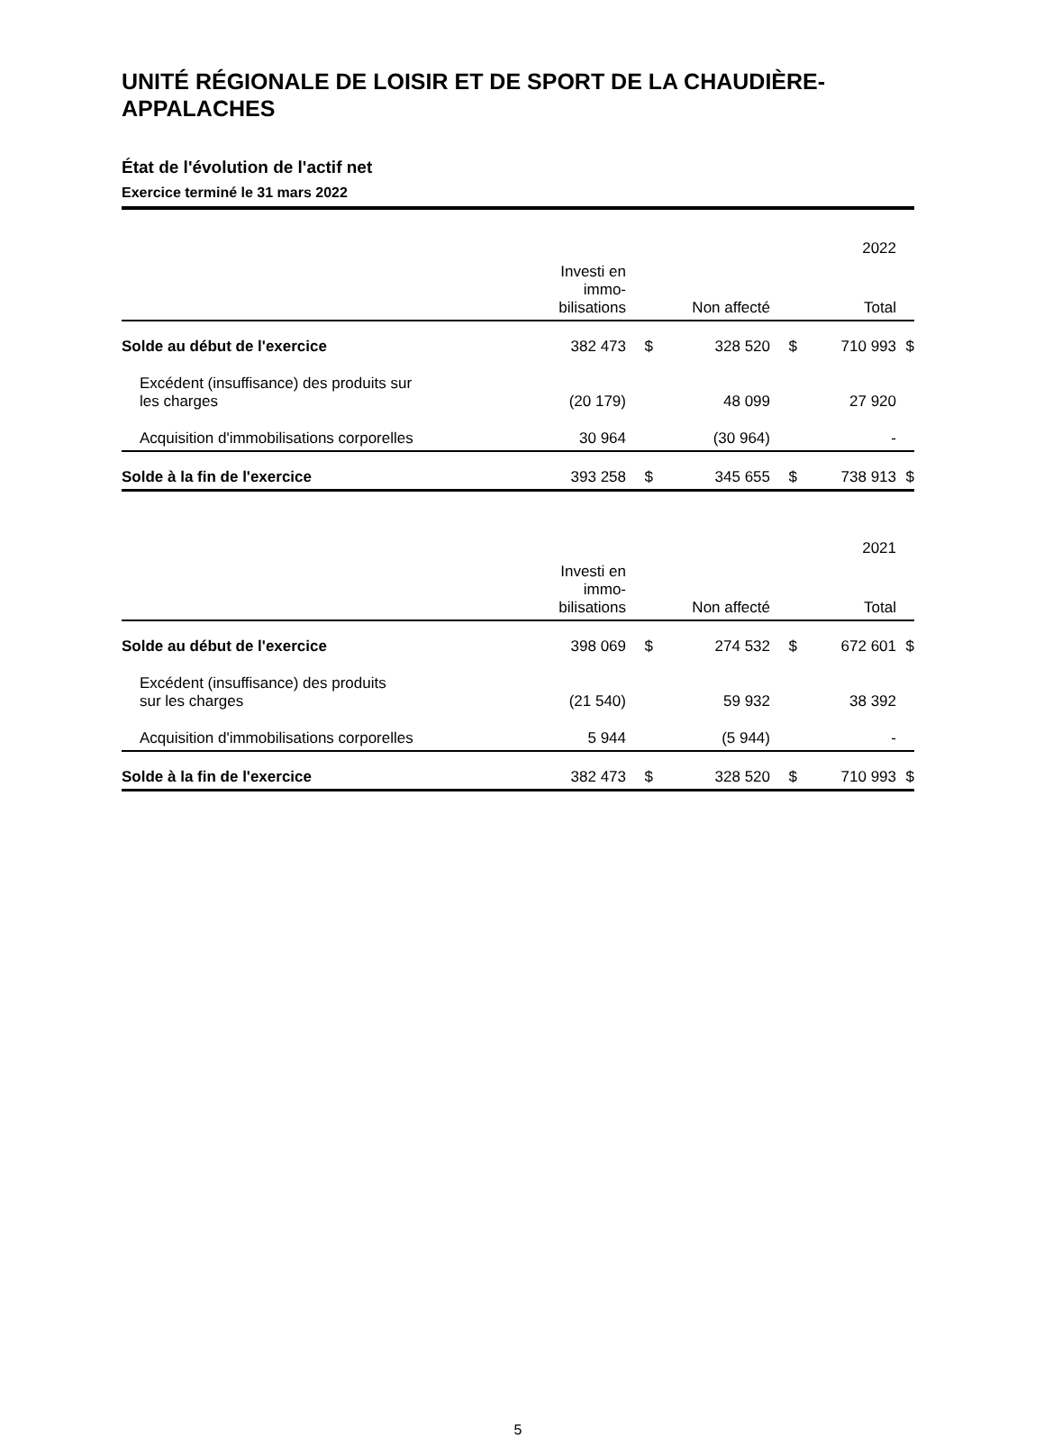UNITÉ RÉGIONALE DE LOISIR ET DE SPORT DE LA CHAUDIÈRE-APPALACHES
État de l'évolution de l'actif net
Exercice terminé le 31 mars 2022
| | | | | | 2022 | |
| | Investi en immo- bilisations | | Non affecté | | Total | |
| Solde au début de l'exercice | 382 473 | $ | 328 520 | $ | 710 993 | $ |
| Excédent (insuffisance) des produits sur les charges | (20 179) | | 48 099 | | 27 920 | |
| Acquisition d'immobilisations corporelles | 30 964 | | (30 964) | | - | |
| Solde à la fin de l'exercice | 393 258 | $ | 345 655 | $ | 738 913 | $ |
| | | | | | 2021 | |
| | Investi en immo- bilisations | | Non affecté | | Total | |
| Solde au début de l'exercice | 398 069 | $ | 274 532 | $ | 672 601 | $ |
| Excédent (insuffisance) des produits sur les charges | (21 540) | | 59 932 | | 38 392 | |
| Acquisition d'immobilisations corporelles | 5 944 | | (5 944) | | - | |
| Solde à la fin de l'exercice | 382 473 | $ | 328 520 | $ | 710 993 | $ |
5